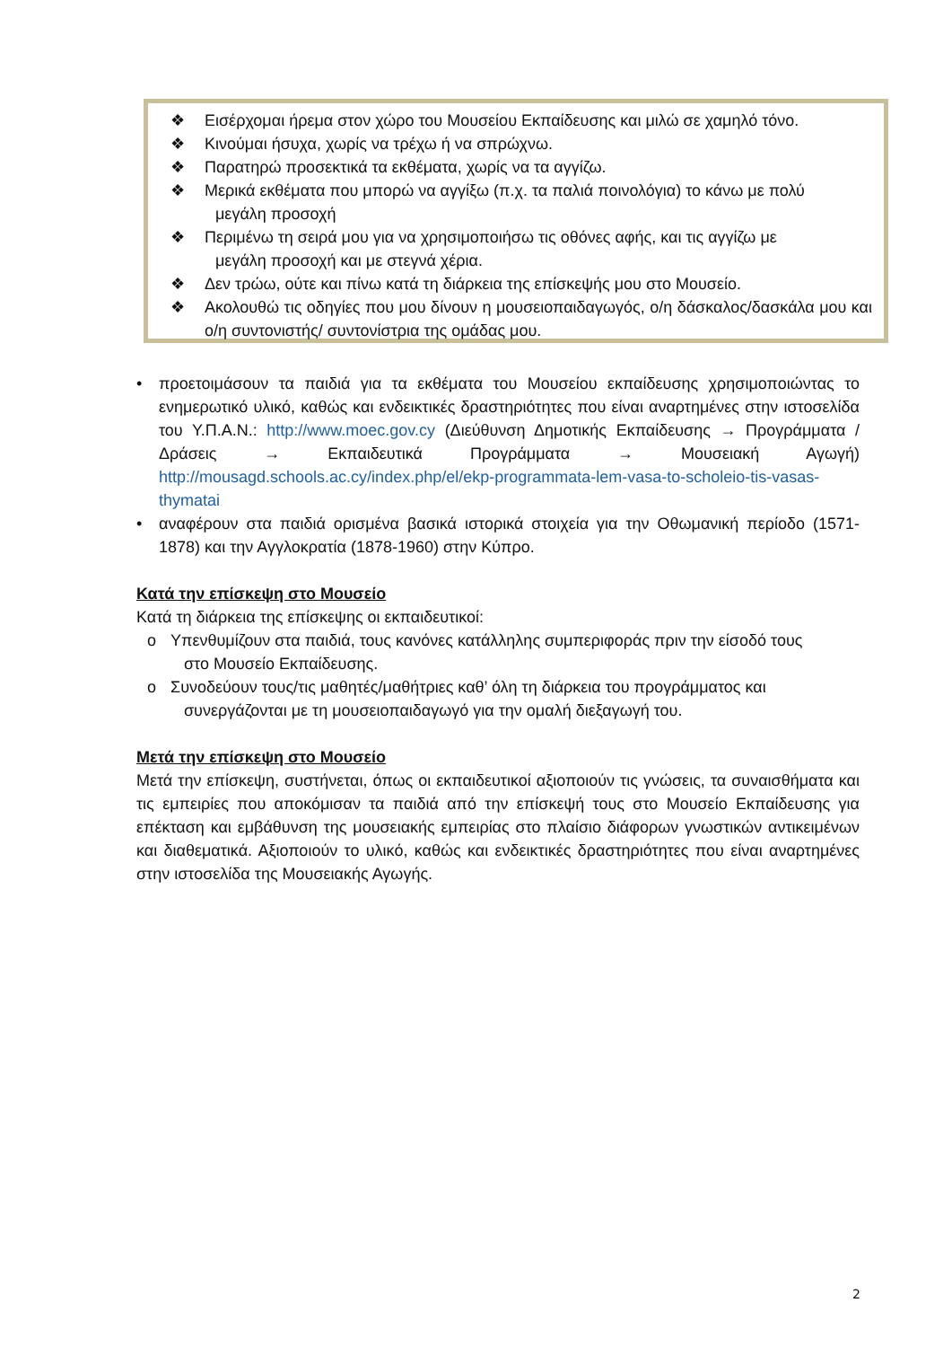❖ Εισέρχομαι ήρεμα στον χώρο του Μουσείου Εκπαίδευσης και μιλώ σε χαμηλό τόνο.
❖ Κινούμαι ήσυχα, χωρίς να τρέχω ή να σπρώχνω.
❖ Παρατηρώ προσεκτικά τα εκθέματα, χωρίς να τα αγγίζω.
❖ Μερικά εκθέματα που μπορώ να αγγίξω (π.χ. τα παλιά ποινολόγια) το κάνω με πολύ
μεγάλη προσοχή
❖ Περιμένω τη σειρά μου για να χρησιμοποιήσω τις οθόνες αφής, και τις αγγίζω με
μεγάλη προσοχή και με στεγνά χέρια.
❖ Δεν τρώω, ούτε και πίνω κατά τη διάρκεια της επίσκεψής μου στο Μουσείο.
❖ Ακολουθώ τις οδηγίες που μου δίνουν η μουσειοπαιδαγωγός, ο/η δάσκαλος/δασκάλα μου και ο/η συντονιστής/ συντονίστρια της ομάδας μου.
• προετοιμάσουν τα παιδιά για τα εκθέματα του Μουσείου εκπαίδευσης χρησιμοποιώντας το ενημερωτικό υλικό, καθώς και ενδεικτικές δραστηριότητες που είναι αναρτημένες στην ιστοσελίδα του Υ.Π.Α.Ν.: http://www.moec.gov.cy (Διεύθυνση Δημοτικής Εκπαίδευσης → Προγράμματα /Δράσεις → Εκπαιδευτικά Προγράμματα → Μουσειακή Αγωγή) http://mousagd.schools.ac.cy/index.php/el/ekp-programmata-lem-vasa-to-scholeio-tis-vasas-thymatai
• αναφέρουν στα παιδιά ορισμένα βασικά ιστορικά στοιχεία για την Οθωμανική περίοδο (1571-1878) και την Αγγλοκρατία (1878-1960) στην Κύπρο.
Κατά την επίσκεψη στο Μουσείο
Κατά τη διάρκεια της επίσκεψης οι εκπαιδευτικοί:
o Υπενθυμίζουν στα παιδιά, τους κανόνες κατάλληλης συμπεριφοράς πριν την είσοδό τους
στο Μουσείο Εκπαίδευσης.
o Συνοδεύουν τους/τις μαθητές/μαθήτριες καθ’ όλη τη διάρκεια του προγράμματος και
συνεργάζονται με τη μουσειοπαιδαγωγό για την ομαλή διεξαγωγή του.
Μετά την επίσκεψη στο Μουσείο
Μετά την επίσκεψη, συστήνεται, όπως οι εκπαιδευτικοί αξιοποιούν τις γνώσεις, τα συναισθήματα και τις εμπειρίες που αποκόμισαν τα παιδιά από την επίσκεψή τους στο Μουσείο Εκπαίδευσης για επέκταση και εμβάθυνση της μουσειακής εμπειρίας στο πλαίσιο διάφορων γνωστικών αντικειμένων και διαθεματικά. Αξιοποιούν το υλικό, καθώς και ενδεικτικές δραστηριότητες που είναι αναρτημένες στην ιστοσελίδα της Μουσειακής Αγωγής.
2